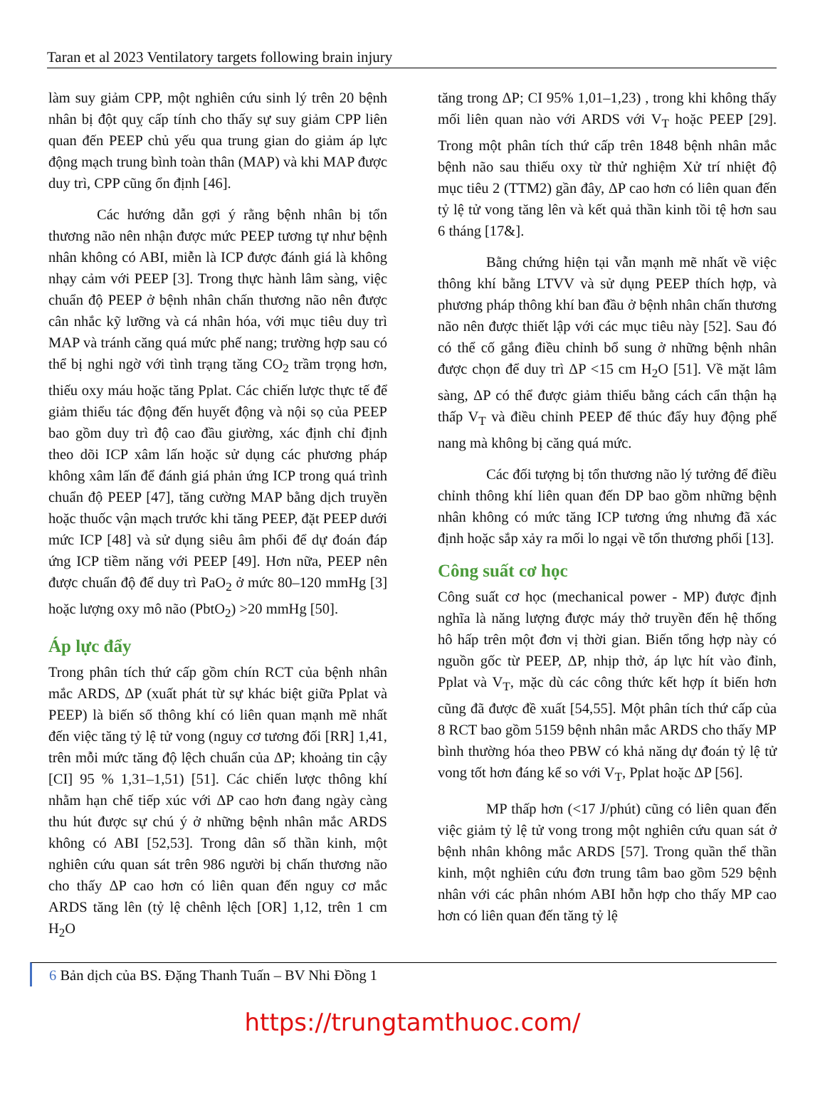Taran et al 2023 Ventilatory targets following brain injury
làm suy giảm CPP, một nghiên cứu sinh lý trên 20 bệnh nhân bị đột quỵ cấp tính cho thấy sự suy giảm CPP liên quan đến PEEP chủ yếu qua trung gian do giảm áp lực động mạch trung bình toàn thân (MAP) và khi MAP được duy trì, CPP cũng ổn định [46].
Các hướng dẫn gợi ý rằng bệnh nhân bị tổn thương não nên nhận được mức PEEP tương tự như bệnh nhân không có ABI, miễn là ICP được đánh giá là không nhạy cảm với PEEP [3]. Trong thực hành lâm sàng, việc chuẩn độ PEEP ở bệnh nhân chấn thương não nên được cân nhắc kỹ lưỡng và cá nhân hóa, với mục tiêu duy trì MAP và tránh căng quá mức phế nang; trường hợp sau có thể bị nghi ngờ với tình trạng tăng CO<sub>2</sub> trầm trọng hơn, thiếu oxy máu hoặc tăng Pplat. Các chiến lược thực tế để giảm thiểu tác động đến huyết động và nội sọ của PEEP bao gồm duy trì độ cao đầu giường, xác định chỉ định theo dõi ICP xâm lấn hoặc sử dụng các phương pháp không xâm lấn để đánh giá phản ứng ICP trong quá trình chuẩn độ PEEP [47], tăng cường MAP bằng dịch truyền hoặc thuốc vận mạch trước khi tăng PEEP, đặt PEEP dưới mức ICP [48] và sử dụng siêu âm phổi để dự đoán đáp ứng ICP tiềm năng với PEEP [49]. Hơn nữa, PEEP nên được chuẩn độ để duy trì PaO<sub>2</sub> ở mức 80–120 mmHg [3] hoặc lượng oxy mô não (PbtO<sub>2</sub>) >20 mmHg [50].
Áp lực đẩy
Trong phân tích thứ cấp gồm chín RCT của bệnh nhân mắc ARDS, ΔP (xuất phát từ sự khác biệt giữa Pplat và PEEP) là biến số thông khí có liên quan mạnh mẽ nhất đến việc tăng tỷ lệ tử vong (nguy cơ tương đối [RR] 1,41, trên mỗi mức tăng độ lệch chuẩn của ΔP; khoảng tin cậy [CI] 95 % 1,31–1,51) [51]. Các chiến lược thông khí nhằm hạn chế tiếp xúc với ΔP cao hơn đang ngày càng thu hút được sự chú ý ở những bệnh nhân mắc ARDS không có ABI [52,53]. Trong dân số thần kinh, một nghiên cứu quan sát trên 986 người bị chấn thương não cho thấy ΔP cao hơn có liên quan đến nguy cơ mắc ARDS tăng lên (tỷ lệ chênh lệch [OR] 1,12, trên 1 cm H<sub>2</sub>O
tăng trong ΔP; CI 95% 1,01–1,23) , trong khi không thấy mối liên quan nào với ARDS với V<sub>T</sub> hoặc PEEP [29]. Trong một phân tích thứ cấp trên 1848 bệnh nhân mắc bệnh não sau thiếu oxy từ thử nghiệm Xử trí nhiệt độ mục tiêu 2 (TTM2) gần đây, ΔP cao hơn có liên quan đến tỷ lệ tử vong tăng lên và kết quả thần kinh tồi tệ hơn sau 6 tháng [17&].
Bằng chứng hiện tại vẫn mạnh mẽ nhất về việc thông khí bằng LTVV và sử dụng PEEP thích hợp, và phương pháp thông khí ban đầu ở bệnh nhân chấn thương não nên được thiết lập với các mục tiêu này [52]. Sau đó có thể cố gắng điều chỉnh bổ sung ở những bệnh nhân được chọn để duy trì ΔP <15 cm H<sub>2</sub>O [51]. Về mặt lâm sàng, ΔP có thể được giảm thiểu bằng cách cẩn thận hạ thấp V<sub>T</sub> và điều chỉnh PEEP để thúc đẩy huy động phế nang mà không bị căng quá mức.
Các đối tượng bị tổn thương não lý tưởng để điều chỉnh thông khí liên quan đến DP bao gồm những bệnh nhân không có mức tăng ICP tương ứng nhưng đã xác định hoặc sắp xảy ra mối lo ngại về tổn thương phổi [13].
Công suất cơ học
Công suất cơ học (mechanical power - MP) được định nghĩa là năng lượng được máy thở truyền đến hệ thống hô hấp trên một đơn vị thời gian. Biến tổng hợp này có nguồn gốc từ PEEP, ΔP, nhịp thở, áp lực hít vào đỉnh, Pplat và V<sub>T</sub>, mặc dù các công thức kết hợp ít biến hơn cũng đã được đề xuất [54,55]. Một phân tích thứ cấp của 8 RCT bao gồm 5159 bệnh nhân mắc ARDS cho thấy MP bình thường hóa theo PBW có khả năng dự đoán tỷ lệ tử vong tốt hơn đáng kể so với V<sub>T</sub>, Pplat hoặc ΔP [56].
MP thấp hơn (<17 J/phút) cũng có liên quan đến việc giảm tỷ lệ tử vong trong một nghiên cứu quan sát ở bệnh nhân không mắc ARDS [57]. Trong quần thể thần kinh, một nghiên cứu đơn trung tâm bao gồm 529 bệnh nhân với các phân nhóm ABI hỗn hợp cho thấy MP cao hơn có liên quan đến tăng tỷ lệ
6 Bản dịch của BS. Đặng Thanh Tuấn – BV Nhi Đồng 1
https://trungtamthuoc.com/